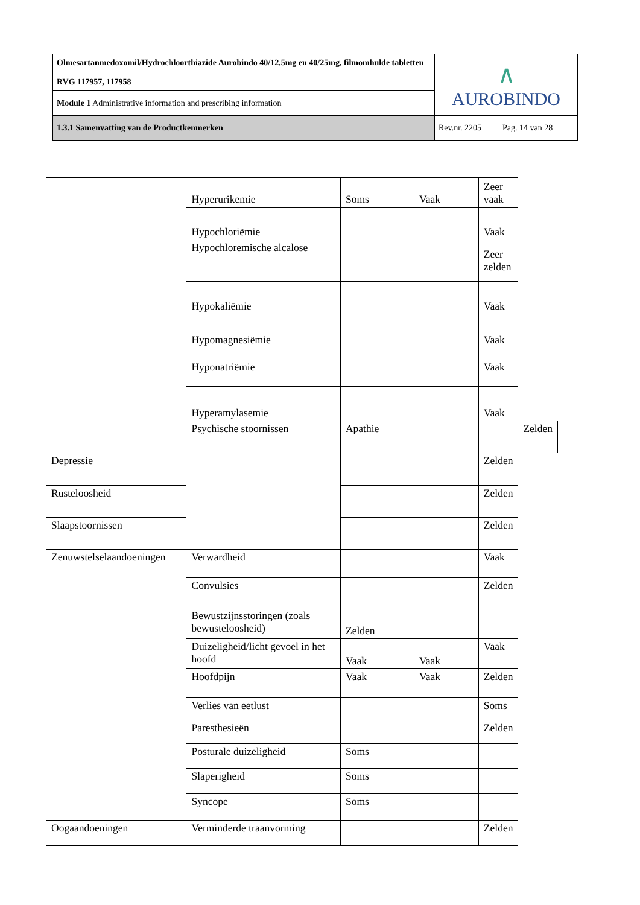| Olmesartanmedoxomil/Hydrochloorthiazide Aurobindo 40/12,5mg en 40/25mg, filmomhulde tabletten RVG 117957, 117958 | ∧ AUROBINDO |
| Module 1 Administrative information and prescribing information | |
| 1.3.1 Samenvatting van de Productkenmerken | Rev.nr. 2205 Pag. 14 van 28 |
| | Hyperurikemie | Soms | Vaak | Zeer vaak | |
| | Hypochloriëmie | | | Vaak | |
| | Hypochloremische alcalose | | | Zeer zelden | |
| | Hypokaliëmie | | | Vaak | |
| | Hypomagnesiëmie | | | Vaak | |
| | Hyponatriëmie | | | Vaak | |
| | Hyperamylasemie | | | Vaak | |
| | Psychische stoornissen | Apathie | | | Zelden |
| Depressie | | | | Zelden | |
| Rusteloosheid | | | | Zelden | |
| Slaapstoornissen | | | | Zelden | |
| Zenuwstelselaandoeningen | Verwardheid | | | Vaak | |
| | Convulsies | | | Zelden | |
| | Bewustzijnsstoringen (zoals bewusteloosheid) | Zelden | | | |
| | Duizeligheid/licht gevoel in het hoofd | Vaak | Vaak | Vaak | |
| | Hoofdpijn | Vaak | Vaak | Zelden | |
| | Verlies van eetlust | | | Soms | |
| | Paresthesieën | | | Zelden | |
| | Posturale duizeligheid | Soms | | | |
| | Slaperigheid | Soms | | | |
| | Syncope | Soms | | | |
| Oogaandoeningen | Verminderde traanvorming | | | Zelden | |